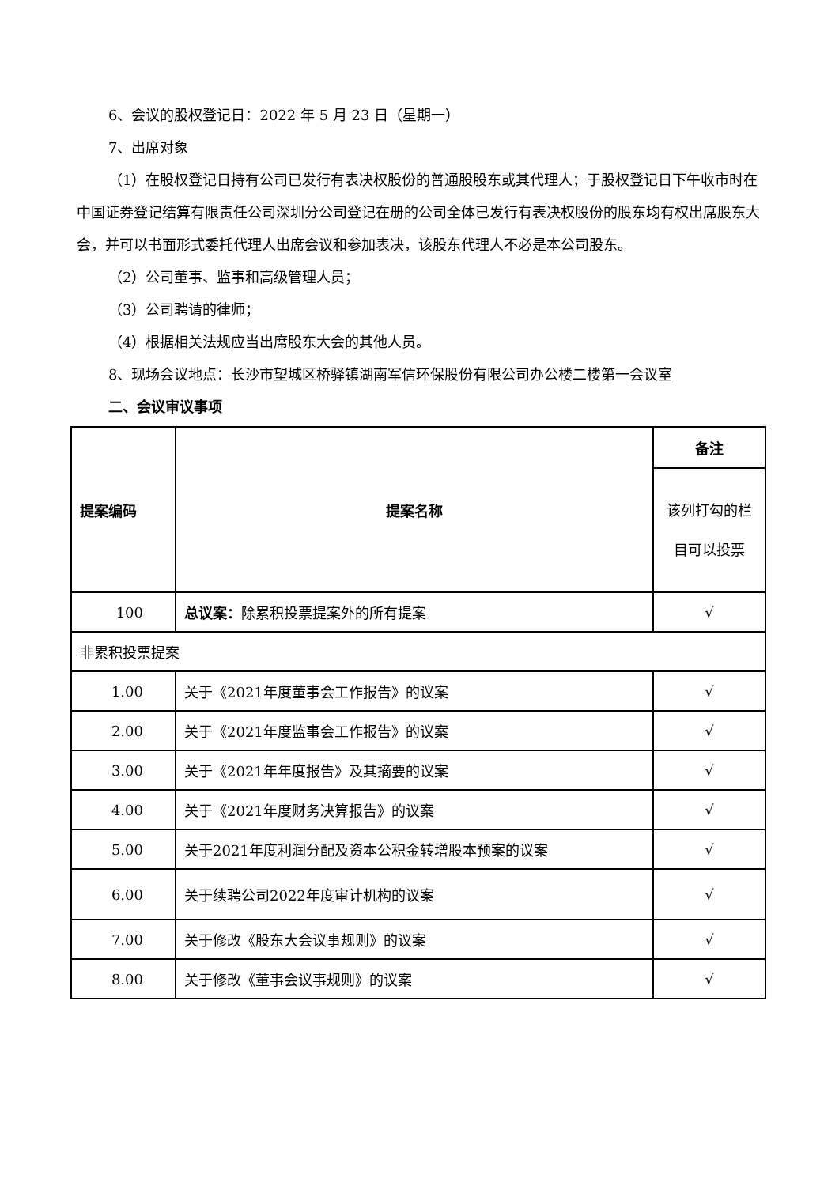6、会议的股权登记日：2022 年 5 月 23 日（星期一）
7、出席对象
（1）在股权登记日持有公司已发行有表决权股份的普通股股东或其代理人；于股权登记日下午收市时在中国证券登记结算有限责任公司深圳分公司登记在册的公司全体已发行有表决权股份的股东均有权出席股东大会，并可以书面形式委托代理人出席会议和参加表决，该股东代理人不必是本公司股东。
（2）公司董事、监事和高级管理人员；
（3）公司聘请的律师；
（4）根据相关法规应当出席股东大会的其他人员。
8、现场会议地点：长沙市望城区桥驿镇湖南军信环保股份有限公司办公楼二楼第一会议室
二、会议审议事项
| 提案编码 | 提案名称 | 备注 |
| --- | --- | --- |
| | | 该列打勾的栏目可以投票 |
| 100 | 总议案： 除累积投票提案外的所有提案 | √ |
| 非累积投票提案 | | |
| 1.00 | 关于《2021年度董事会工作报告》的议案 | √ |
| 2.00 | 关于《2021年度监事会工作报告》的议案 | √ |
| 3.00 | 关于《2021年年度报告》及其摘要的议案 | √ |
| 4.00 | 关于《2021年度财务决算报告》的议案 | √ |
| 5.00 | 关于2021年度利润分配及资本公积金转增股本预案的议案 | √ |
| 6.00 | 关于续聘公司2022年度审计机构的议案 | √ |
| 7.00 | 关于修改《股东大会议事规则》的议案 | √ |
| 8.00 | 关于修改《董事会议事规则》的议案 | √ |